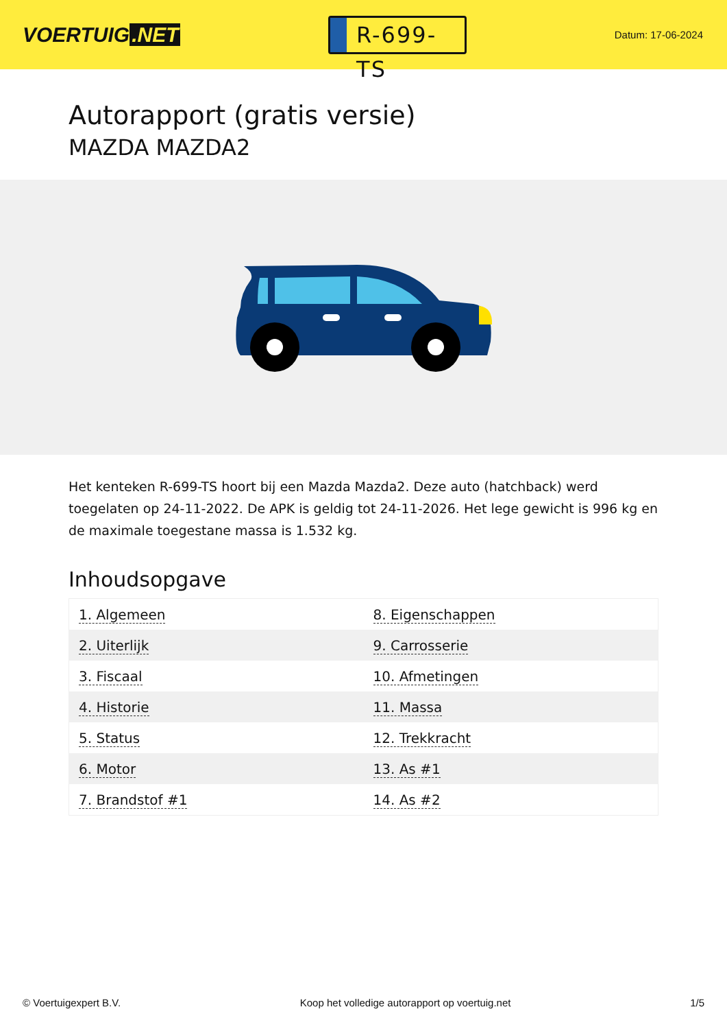VOERTUIG.NET
R-699-TS
Datum: 17-06-2024
Autorapport (gratis versie)
MAZDA MAZDA2
Het kenteken R-699-TS hoort bij een Mazda Mazda2. Deze auto (hatchback) werd toegelaten op 24-11-2022. De APK is geldig tot 24-11-2026. Het lege gewicht is 996 kg en de maximale toegestane massa is 1.532 kg.
Inhoudsopgave
| 1. Algemeen | 8. Eigenschappen |
| 2. Uiterlijk | 9. Carrosserie |
| 3. Fiscaal | 10. Afmetingen |
| 4. Historie | 11. Massa |
| 5. Status | 12. Trekkracht |
| 6. Motor | 13. As #1 |
| 7. Brandstof #1 | 14. As #2 |
© Voertuigexpert B.V. Koop het volledige autorapport op voertuig.net 1/5